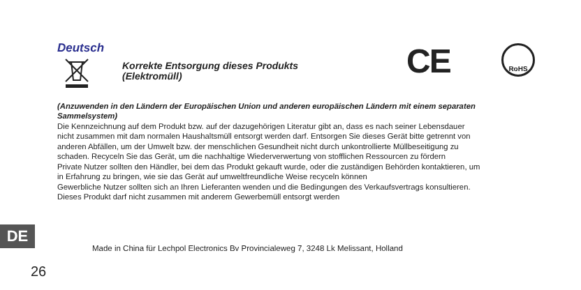CE RoHS
Deutsch
Korrekte Entsorgung dieses Produkts
(Elektromüll)
(Anzuwenden in den Ländern der Europäischen Union und anderen europäischen Ländern mit einem separaten Sammelsystem)
Die Kennzeichnung auf dem Produkt bzw. auf der dazugehörigen Literatur gibt an, dass es nach seiner Lebensdauer nicht zusammen mit dam normalen Haushaltsmüll entsorgt werden darf. Entsorgen Sie dieses Gerät bitte getrennt von anderen Abfällen, um der Umwelt bzw. der menschlichen Gesundheit nicht durch unkontrollierte Müllbeseitigung zu schaden. Recyceln Sie das Gerät, um die nachhaltige Wiederverwertung von stofflichen Ressourcen zu fördern
Private Nutzer sollten den Händler, bei dem das Produkt gekauft wurde, oder die zuständigen Behörden kontaktieren, um in Erfahrung zu bringen, wie sie das Gerät auf umweltfreundliche Weise recyceln können
Gewerbliche Nutzer sollten sich an Ihren Lieferanten wenden und die Bedingungen des Verkaufsvertrags konsultieren. Dieses Produkt darf nicht zusammen mit anderem Gewerbemüll entsorgt werden
DE
Made in China für Lechpol Electronics Bv Provincialeweg 7, 3248 Lk Melissant, Holland
26